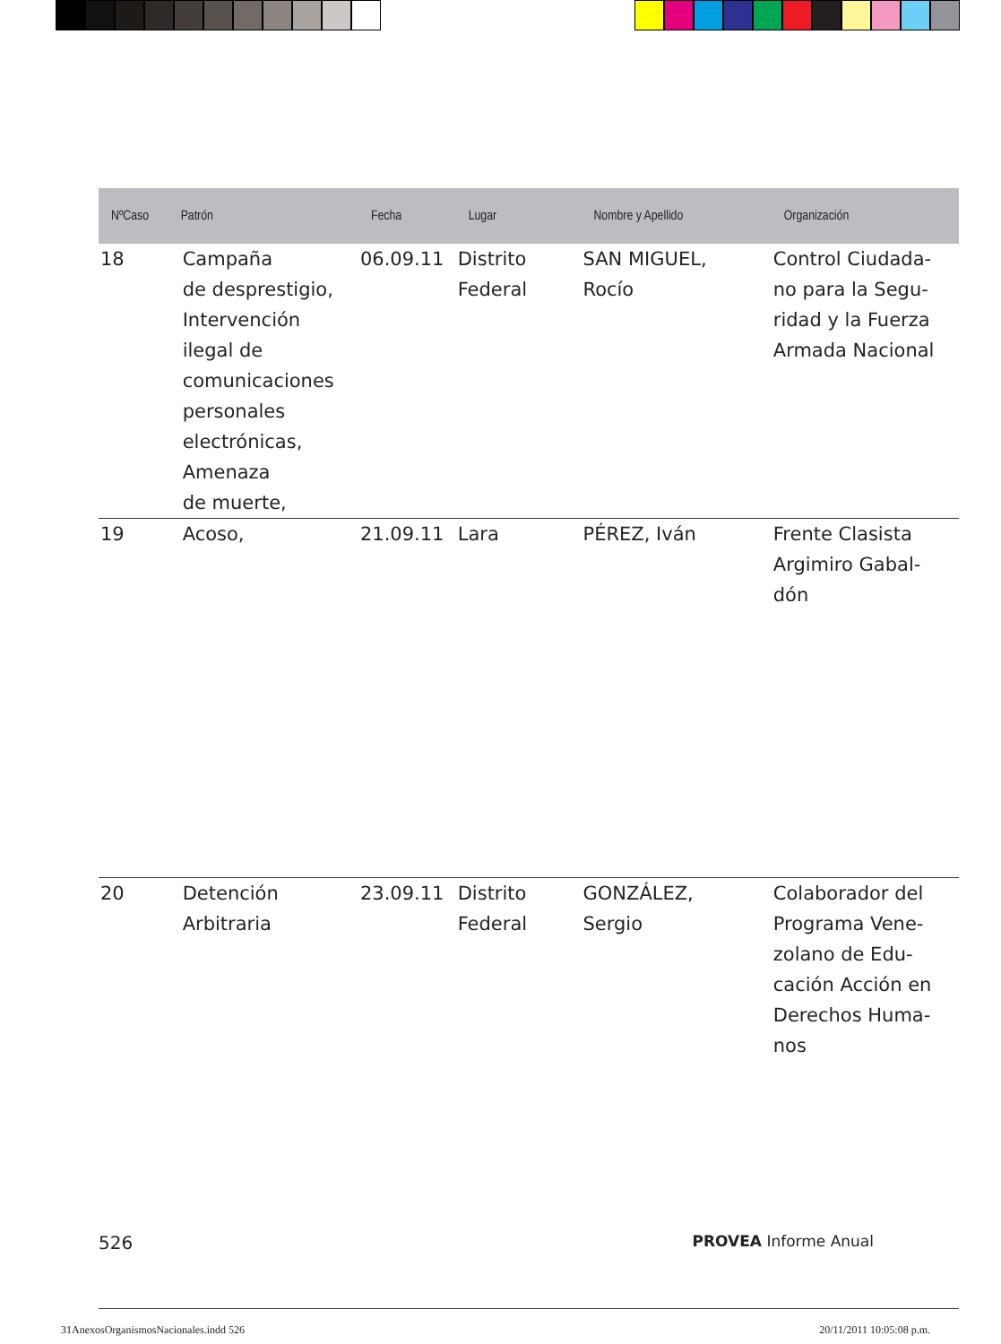| NºCaso | Patrón | Fecha | Lugar | Nombre y Apellido | Organización |
| --- | --- | --- | --- | --- | --- |
| 18 | Campaña de desprestigio, Intervención ilegal de comunicaciones personales electrónicas, Amenaza de muerte, | 06.09.11 | Distrito Federal | SAN MIGUEL, Rocío | Control Ciudada- no para la Segu- ridad y la Fuerza Armada Nacional |
| 19 | Acoso, | 21.09.11 | Lara | PÉREZ, Iván | Frente Clasista Argimiro Gabal- dón |
| 20 | Detención Arbitraria | 23.09.11 | Distrito Federal | GONZÁLEZ, Sergio | Colaborador del Programa Vene- zolano de Edu- cación Acción en Derechos Huma- nos |
526 PROVEA Informe Anual
31AnexosOrganismosNacionales.indd 526 20/11/2011 10:05:08 p.m.